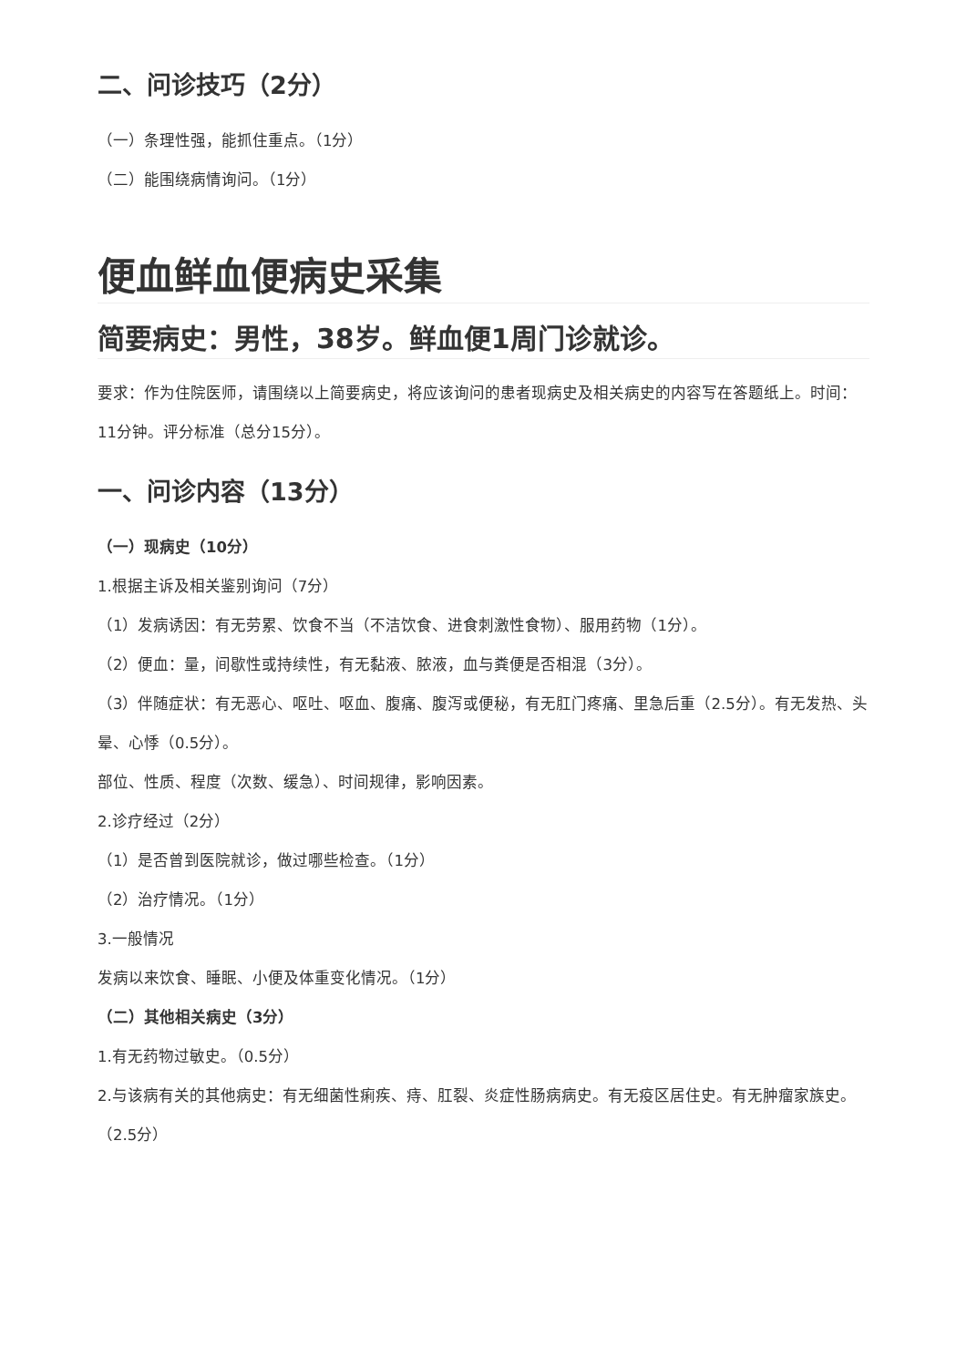二、问诊技巧（2分）
（一）条理性强，能抓住重点。（1分）
（二）能围绕病情询问。（1分）
便血鲜血便病史采集
简要病史：男性，38岁。鲜血便1周门诊就诊。
要求：作为住院医师，请围绕以上简要病史，将应该询问的患者现病史及相关病史的内容写在答题纸上。时间：11分钟。评分标准（总分15分）。
一、问诊内容（13分）
（一）现病史（10分）
1.根据主诉及相关鉴别询问（7分）
（1）发病诱因：有无劳累、饮食不当（不洁饮食、进食刺激性食物）、服用药物（1分）。
（2）便血：量，间歇性或持续性，有无黏液、脓液，血与粪便是否相混（3分）。
（3）伴随症状：有无恶心、呕吐、呕血、腹痛、腹泻或便秘，有无肛门疼痛、里急后重（2.5分）。有无发热、头晕、心悸（0.5分）。
部位、性质、程度（次数、缓急）、时间规律，影响因素。
2.诊疗经过（2分）
（1）是否曾到医院就诊，做过哪些检查。（1分）
（2）治疗情况。（1分）
3.一般情况
发病以来饮食、睡眠、小便及体重变化情况。（1分）
（二）其他相关病史（3分）
1.有无药物过敏史。（0.5分）
2.与该病有关的其他病史：有无细菌性痢疾、痔、肛裂、炎症性肠病病史。有无疫区居住史。有无肿瘤家族史。（2.5分）